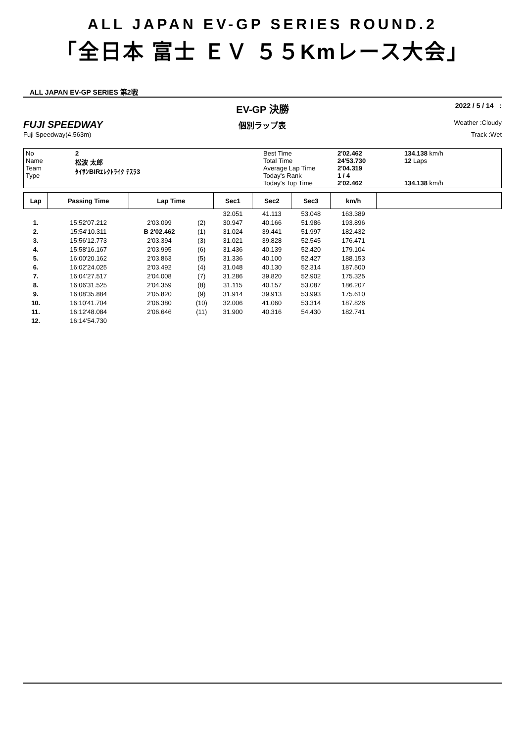ALL JAPAN EV-GP SERIES ROUND.2
「全日本 富士 ＥＶ ５５Kmレース大会」
ALL JAPAN EV-GP SERIES 第2戦
EV-GP 決勝
2022 / 5 / 14 :
FUJI SPEEDWAY
個別ラップ表
Weather :Cloudy
Fuji Speedway(4,563m) Track :Wet
No
Name
Team
Type
2
松波 太郎
ﾀｲｻﾝBIRｴﾚｸﾄﾗｲｸ ﾃｽﾗ3
Best Time
Total Time
Average Lap Time
Today's Rank
Today's Top Time
2'02.462
24'53.730
2'04.319
1 / 4
2'02.462
134.138 km/h
12 Laps
134.138 km/h
| Lap | Passing Time | Lap Time | | Sec1 | Sec2 | Sec3 | km/h | |
| --- | --- | --- | --- | --- | --- | --- | --- | --- |
| | | | | 32.051 | 41.113 | 53.048 | 163.389 | |
| 1. | 15:52'07.212 | 2'03.099 | (2) | 30.947 | 40.166 | 51.986 | 193.896 | |
| 2. | 15:54'10.311 | B 2'02.462 | (1) | 31.024 | 39.441 | 51.997 | 182.432 | |
| 3. | 15:56'12.773 | 2'03.394 | (3) | 31.021 | 39.828 | 52.545 | 176.471 | |
| 4. | 15:58'16.167 | 2'03.995 | (6) | 31.436 | 40.139 | 52.420 | 179.104 | |
| 5. | 16:00'20.162 | 2'03.863 | (5) | 31.336 | 40.100 | 52.427 | 188.153 | |
| 6. | 16:02'24.025 | 2'03.492 | (4) | 31.048 | 40.130 | 52.314 | 187.500 | |
| 7. | 16:04'27.517 | 2'04.008 | (7) | 31.286 | 39.820 | 52.902 | 175.325 | |
| 8. | 16:06'31.525 | 2'04.359 | (8) | 31.115 | 40.157 | 53.087 | 186.207 | |
| 9. | 16:08'35.884 | 2'05.820 | (9) | 31.914 | 39.913 | 53.993 | 175.610 | |
| 10. | 16:10'41.704 | 2'06.380 | (10) | 32.006 | 41.060 | 53.314 | 187.826 | |
| 11. | 16:12'48.084 | 2'06.646 | (11) | 31.900 | 40.316 | 54.430 | 182.741 | |
| 12. | 16:14'54.730 | | | | | | | |